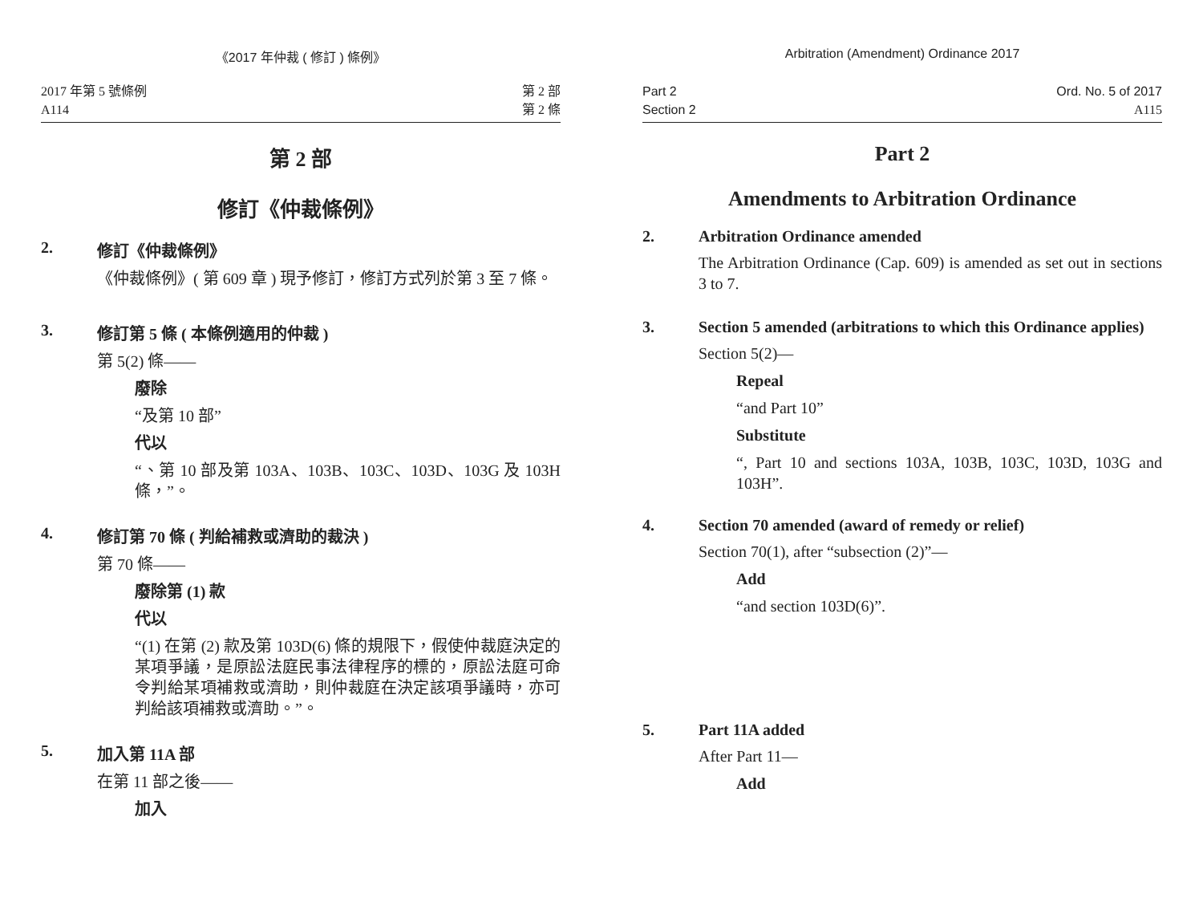《2017 年仲裁 ( 修訂 ) 條例》
2017 年第 5 號條例
A114
第 2 部
第 2 條
第 2 部
修訂《仲裁條例》
2. 修訂《仲裁條例》
《仲裁條例》( 第 609 章 ) 現予修訂，修訂方式列於第 3 至 7 條。
3. 修訂第 5 條 ( 本條例適用的仲裁 )
第 5(2) 條——
廢除
“及第 10 部”
代以
“、第 10 部及第 103A、103B、103C、103D、103G 及 103H 條，”。
4. 修訂第 70 條 ( 判給補救或濟助的裁決 )
第 70 條——
廢除第 (1) 款
代以
“(1) 在第 (2) 款及第 103D(6) 條的規限下，假使仲裁庭決定的某項爭議，是原訟法庭民事法律程序的標的，原訟法庭可命令判給某項補救或濟助，則仲裁庭在決定該項爭議時，亦可判給該項補救或濟助。”。
5. 加入第 11A 部
在第 11 部之後——
加入
Arbitration (Amendment) Ordinance 2017
Part 2
Section 2
Ord. No. 5 of 2017
A115
Part 2
Amendments to Arbitration Ordinance
2. Arbitration Ordinance amended
The Arbitration Ordinance (Cap. 609) is amended as set out in sections 3 to 7.
3. Section 5 amended (arbitrations to which this Ordinance applies)
Section 5(2)—
Repeal
“and Part 10”
Substitute
“, Part 10 and sections 103A, 103B, 103C, 103D, 103G and 103H”.
4. Section 70 amended (award of remedy or relief)
Section 70(1), after “subsection (2)”—
Add
“and section 103D(6)”.
5. Part 11A added
After Part 11—
Add